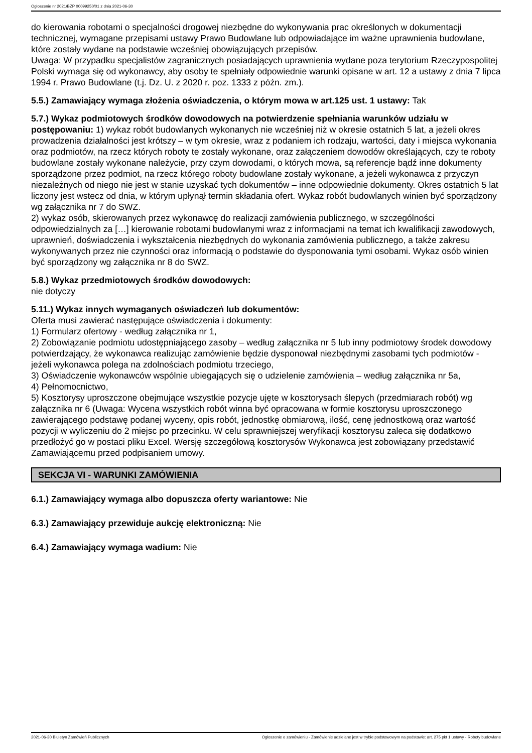Ogłoszenie nr 2021/BZP 00099250/01 z dnia 2021-06-30
do kierowania robotami o specjalności drogowej niezbędne do wykonywania prac określonych w dokumentacji technicznej, wymagane przepisami ustawy Prawo Budowlane lub odpowiadające im ważne uprawnienia budowlane, które zostały wydane na podstawie wcześniej obowiązujących przepisów.
Uwaga: W przypadku specjalistów zagranicznych posiadających uprawnienia wydane poza terytorium Rzeczypospolitej Polski wymaga się od wykonawcy, aby osoby te spełniały odpowiednie warunki opisane w art. 12 a ustawy z dnia 7 lipca 1994 r. Prawo Budowlane (t.j. Dz. U. z 2020 r. poz. 1333 z późn. zm.).
5.5.) Zamawiający wymaga złożenia oświadczenia, o którym mowa w art.125 ust. 1 ustawy: Tak
5.7.) Wykaz podmiotowych środków dowodowych na potwierdzenie spełniania warunków udziału w postępowaniu: 1) wykaz robót budowlanych wykonanych nie wcześniej niż w okresie ostatnich 5 lat, a jeżeli okres prowadzenia działalności jest krótszy – w tym okresie, wraz z podaniem ich rodzaju, wartości, daty i miejsca wykonania oraz podmiotów, na rzecz których roboty te zostały wykonane, oraz załączeniem dowodów określających, czy te roboty budowlane zostały wykonane należycie, przy czym dowodami, o których mowa, są referencje bądź inne dokumenty sporządzone przez podmiot, na rzecz którego roboty budowlane zostały wykonane, a jeżeli wykonawca z przyczyn niezależnych od niego nie jest w stanie uzyskać tych dokumentów – inne odpowiednie dokumenty. Okres ostatnich 5 lat liczony jest wstecz od dnia, w którym upłynął termin składania ofert. Wykaz robót budowlanych winien być sporządzony wg załącznika nr 7 do SWZ.
2) wykaz osób, skierowanych przez wykonawcę do realizacji zamówienia publicznego, w szczególności odpowiedzialnych za […] kierowanie robotami budowlanymi wraz z informacjami na temat ich kwalifikacji zawodowych, uprawnień, doświadczenia i wykształcenia niezbędnych do wykonania zamówienia publicznego, a także zakresu wykonywanych przez nie czynności oraz informacją o podstawie do dysponowania tymi osobami. Wykaz osób winien być sporządzony wg załącznika nr 8 do SWZ.
5.8.) Wykaz przedmiotowych środków dowodowych:
nie dotyczy
5.11.) Wykaz innych wymaganych oświadczeń lub dokumentów:
Oferta musi zawierać następujące oświadczenia i dokumenty:
1) Formularz ofertowy - według załącznika nr 1,
2) Zobowiązanie podmiotu udostępniającego zasoby – według załącznika nr 5 lub inny podmiotowy środek dowodowy potwierdzający, że wykonawca realizując zamówienie będzie dysponował niezbędnymi zasobami tych podmiotów - jeżeli wykonawca polega na zdolnościach podmiotu trzeciego,
3) Oświadczenie wykonawców wspólnie ubiegających się o udzielenie zamówienia – według załącznika nr 5a,
4) Pełnomocnictwo,
5) Kosztorysy uproszczone obejmujące wszystkie pozycje ujęte w kosztorysach ślepych (przedmiarach robót) wg załącznika nr 6 (Uwaga: Wycena wszystkich robót winna być opracowana w formie kosztorysu uproszczonego zawierającego podstawę podanej wyceny, opis robót, jednostkę obmiarową, ilość, cenę jednostkową oraz wartość pozycji w wyliczeniu do 2 miejsc po przecinku. W celu sprawniejszej weryfikacji kosztorysu zaleca się dodatkowo przedłożyć go w postaci pliku Excel. Wersję szczegółową kosztorysów Wykonawca jest zobowiązany przedstawić Zamawiającemu przed podpisaniem umowy.
SEKCJA VI - WARUNKI ZAMÓWIENIA
6.1.) Zamawiający wymaga albo dopuszcza oferty wariantowe: Nie
6.3.) Zamawiający przewiduje aukcję elektroniczną: Nie
6.4.) Zamawiający wymaga wadium: Nie
2021-06-30 Biuletyn Zamówień Publicznych Ogłoszenie o zamówieniu - Zamówienie udzielane jest w trybie podstawowym na podstawie: art. 275 pkt 1 ustawy - Roboty budowlane